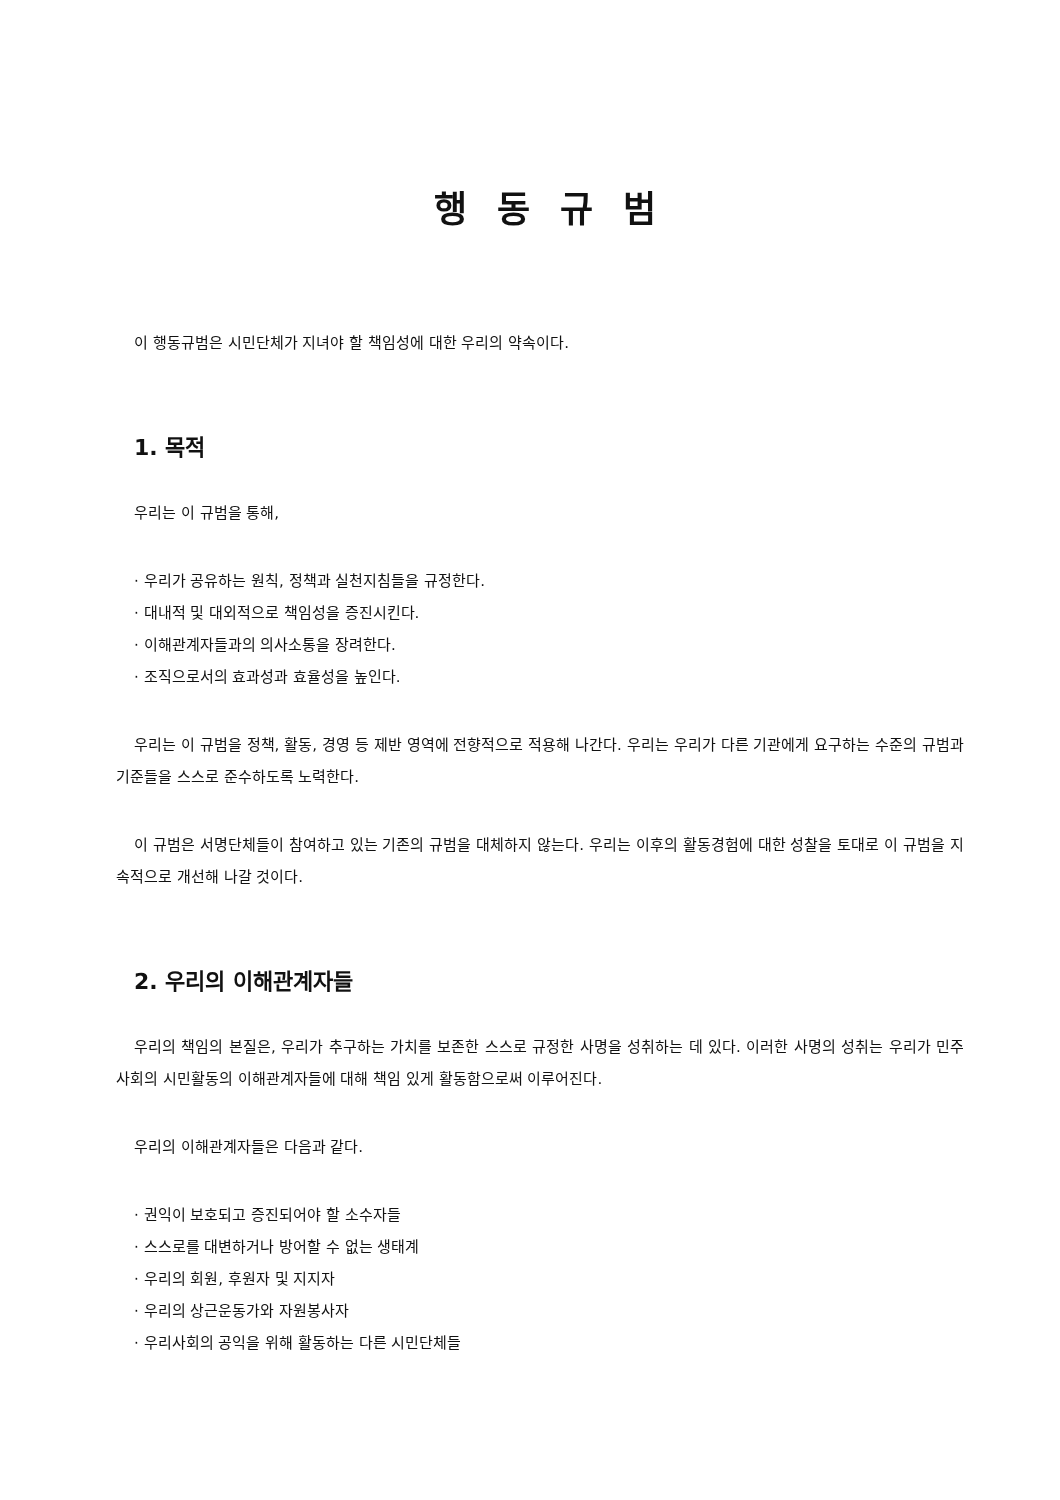행동규범
이 행동규범은 시민단체가 지녀야 할 책임성에 대한 우리의 약속이다.
1. 목적
우리는 이 규범을 통해,
· 우리가 공유하는 원칙, 정책과 실천지침들을 규정한다.
· 대내적 및 대외적으로 책임성을 증진시킨다.
· 이해관계자들과의 의사소통을 장려한다.
· 조직으로서의 효과성과 효율성을 높인다.
우리는 이 규범을 정책, 활동, 경영 등 제반 영역에 전향적으로 적용해 나간다. 우리는 우리가 다른 기관에게 요구하는 수준의 규범과 기준들을 스스로 준수하도록 노력한다.
이 규범은 서명단체들이 참여하고 있는 기존의 규범을 대체하지 않는다. 우리는 이후의 활동경험에 대한 성찰을 토대로 이 규범을 지속적으로 개선해 나갈 것이다.
2. 우리의 이해관계자들
우리의 책임의 본질은, 우리가 추구하는 가치를 보존한 스스로 규정한 사명을 성취하는 데 있다. 이러한 사명의 성취는 우리가 민주사회의 시민활동의 이해관계자들에 대해 책임 있게 활동함으로써 이루어진다.
우리의 이해관계자들은 다음과 같다.
· 권익이 보호되고 증진되어야 할 소수자들
· 스스로를 대변하거나 방어할 수 없는 생태계
· 우리의 회원, 후원자 및 지지자
· 우리의 상근운동가와 자원봉사자
· 우리사회의 공익을 위해 활동하는 다른 시민단체들